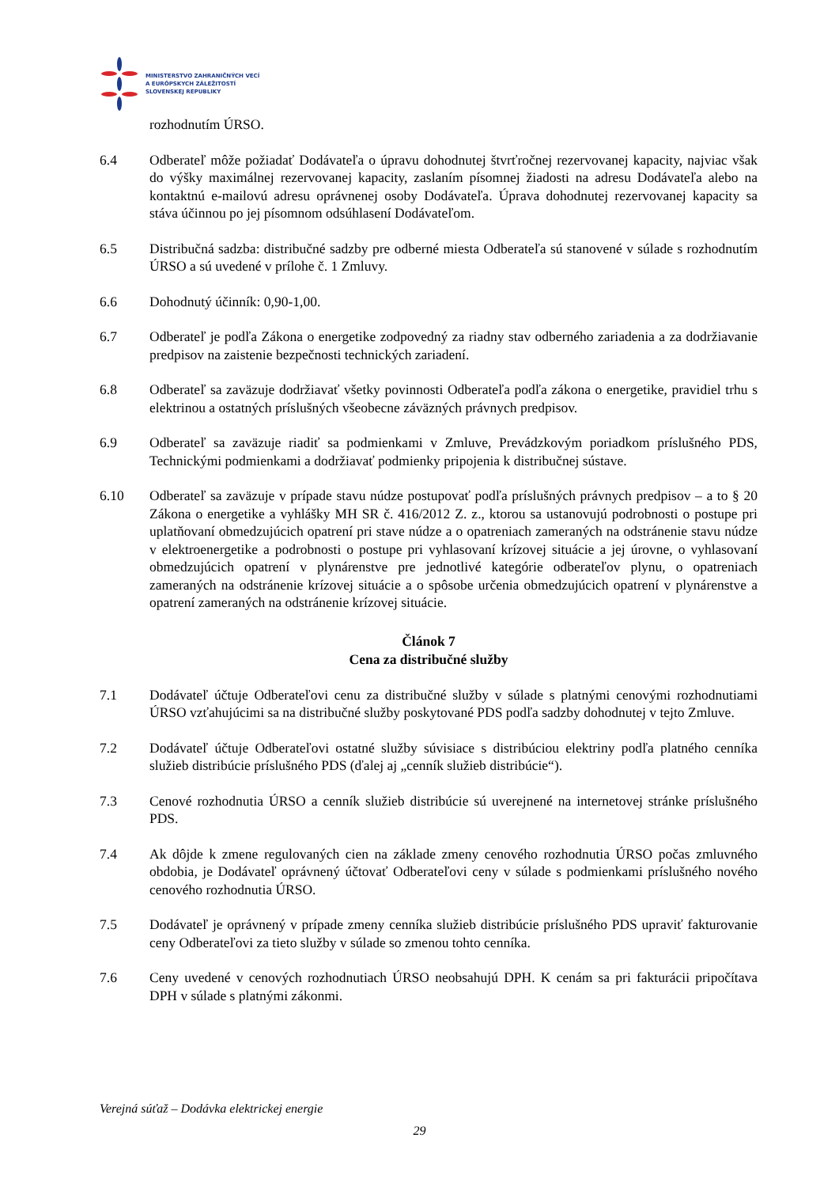MINISTERSTVO ZAHRANIČNÝCH VECÍ
A EURÓPSKYCH ZÁLEŽITOSTÍ
SLOVENSKEJ REPUBLIKY
rozhodnutím ÚRSO.
6.4 Odberateľ môže požiadať Dodávateľa o úpravu dohodnutej štvrťročnej rezervovanej kapacity, najviac však do výšky maximálnej rezervovanej kapacity, zaslaním písomnej žiadosti na adresu Dodávateľa alebo na kontaktnú e-mailovú adresu oprávnenej osoby Dodávateľa. Úprava dohodnutej rezervovanej kapacity sa stáva účinnou po jej písomnom odsúhlasení Dodávateľom.
6.5 Distribučná sadzba: distribučné sadzby pre odberné miesta Odberateľa sú stanovené v súlade s rozhodnutím ÚRSO a sú uvedené v prílohe č. 1 Zmluvy.
6.6 Dohodnutý účinník: 0,90-1,00.
6.7 Odberateľ je podľa Zákona o energetike zodpovedný za riadny stav odberného zariadenia a za dodržiavanie predpisov na zaistenie bezpečnosti technických zariadení.
6.8 Odberateľ sa zaväzuje dodržiavať všetky povinnosti Odberateľa podľa zákona o energetike, pravidiel trhu s elektrinou a ostatných príslušných všeobecne záväzných právnych predpisov.
6.9 Odberateľ sa zaväzuje riadiť sa podmienkami v Zmluve, Prevádzkovým poriadkom príslušného PDS, Technickými podmienkami a dodržiavať podmienky pripojenia k distribučnej sústave.
6.10 Odberateľ sa zaväzuje v prípade stavu núdze postupovať podľa príslušných právnych predpisov – a to § 20 Zákona o energetike a vyhlášky MH SR č. 416/2012 Z. z., ktorou sa ustanovujú podrobnosti o postupe pri uplatňovaní obmedzujúcich opatrení pri stave núdze a o opatreniach zameraných na odstránenie stavu núdze v elektroenergetike a podrobnosti o postupe pri vyhlasovaní krízovej situácie a jej úrovne, o vyhlasovaní obmedzujúcich opatrení v plynárenstve pre jednotlivé kategórie odberateľov plynu, o opatreniach zameraných na odstránenie krízovej situácie a o spôsobe určenia obmedzujúcich opatrení v plynárenstve a opatrení zameraných na odstránenie krízovej situácie.
Článok 7
Cena za distribučné služby
7.1 Dodávateľ účtuje Odberateľovi cenu za distribučné služby v súlade s platnými cenovými rozhodnutiami ÚRSO vzťahujúcimi sa na distribučné služby poskytované PDS podľa sadzby dohodnutej v tejto Zmluve.
7.2 Dodávateľ účtuje Odberateľovi ostatné služby súvisiace s distribúciou elektriny podľa platného cenníka služieb distribúcie príslušného PDS (ďalej aj „cenník služieb distribúcie“).
7.3 Cenové rozhodnutia ÚRSO a cenník služieb distribúcie sú uverejnené na internetovej stránke príslušného PDS.
7.4 Ak dôjde k zmene regulovaných cien na základe zmeny cenového rozhodnutia ÚRSO počas zmluvného obdobia, je Dodávateľ oprávnený účtovať Odberateľovi ceny v súlade s podmienkami príslušného nového cenového rozhodnutia ÚRSO.
7.5 Dodávateľ je oprávnený v prípade zmeny cenníka služieb distribúcie príslušného PDS upraviť fakturovanie ceny Odberateľovi za tieto služby v súlade so zmenou tohto cenníka.
7.6 Ceny uvedené v cenových rozhodnutiach ÚRSO neobsahujú DPH. K cenám sa pri fakturácii pripočítava DPH v súlade s platnými zákonmi.
Verejná súťaž – Dodávka elektrickej energie
29